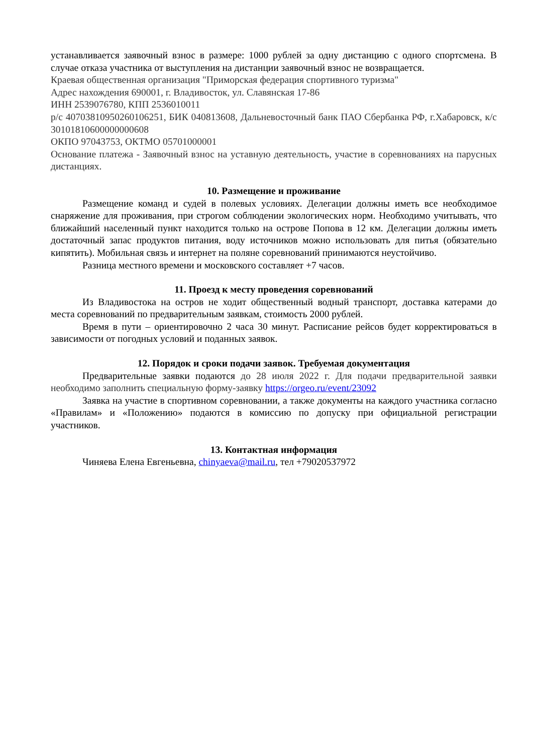устанавливается заявочный взнос в размере: 1000 рублей за одну дистанцию с одного спортсмена. В случае отказа участника от выступления на дистанции заявочный взнос не возвращается.
Краевая общественная организация "Приморская федерация спортивного туризма"
Адрес нахождения 690001, г. Владивосток, ул. Славянская 17-86
ИНН 2539076780, КПП 2536010011
р/с 40703810950260106251, БИК 040813608, Дальневосточный банк ПАО Сбербанка РФ, г.Хабаровск, к/с 30101810600000000608
ОКПО 97043753, ОКТМО 05701000001
Основание платежа - Заявочный взнос на уставную деятельность, участие в соревнованиях на парусных дистанциях.
10. Размещение и проживание
Размещение команд и судей в полевых условиях. Делегации должны иметь все необходимое снаряжение для проживания, при строгом соблюдении экологических норм. Необходимо учитывать, что ближайший населенный пункт находится только на острове Попова в 12 км. Делегации должны иметь достаточный запас продуктов питания, воду источников можно использовать для питья (обязательно кипятить). Мобильная связь и интернет на поляне соревнований принимаются неустойчиво.
Разница местного времени и московского составляет +7 часов.
11. Проезд к месту проведения соревнований
Из Владивостока на остров не ходит общественный водный транспорт, доставка катерами до места соревнований по предварительным заявкам, стоимость 2000 рублей.
Время в пути – ориентировочно 2 часа 30 минут. Расписание рейсов будет корректироваться в зависимости от погодных условий и поданных заявок.
12. Порядок и сроки подачи заявок. Требуемая документация
Предварительные заявки подаются до 28 июля 2022 г. Для подачи предварительной заявки необходимо заполнить специальную форму-заявку https://orgeo.ru/event/23092
Заявка на участие в спортивном соревновании, а также документы на каждого участника согласно «Правилам» и «Положению» подаются в комиссию по допуску при официальной регистрации участников.
13. Контактная информация
Чиняева Елена Евгеньевна, chinyaeva@mail.ru, тел +79020537972